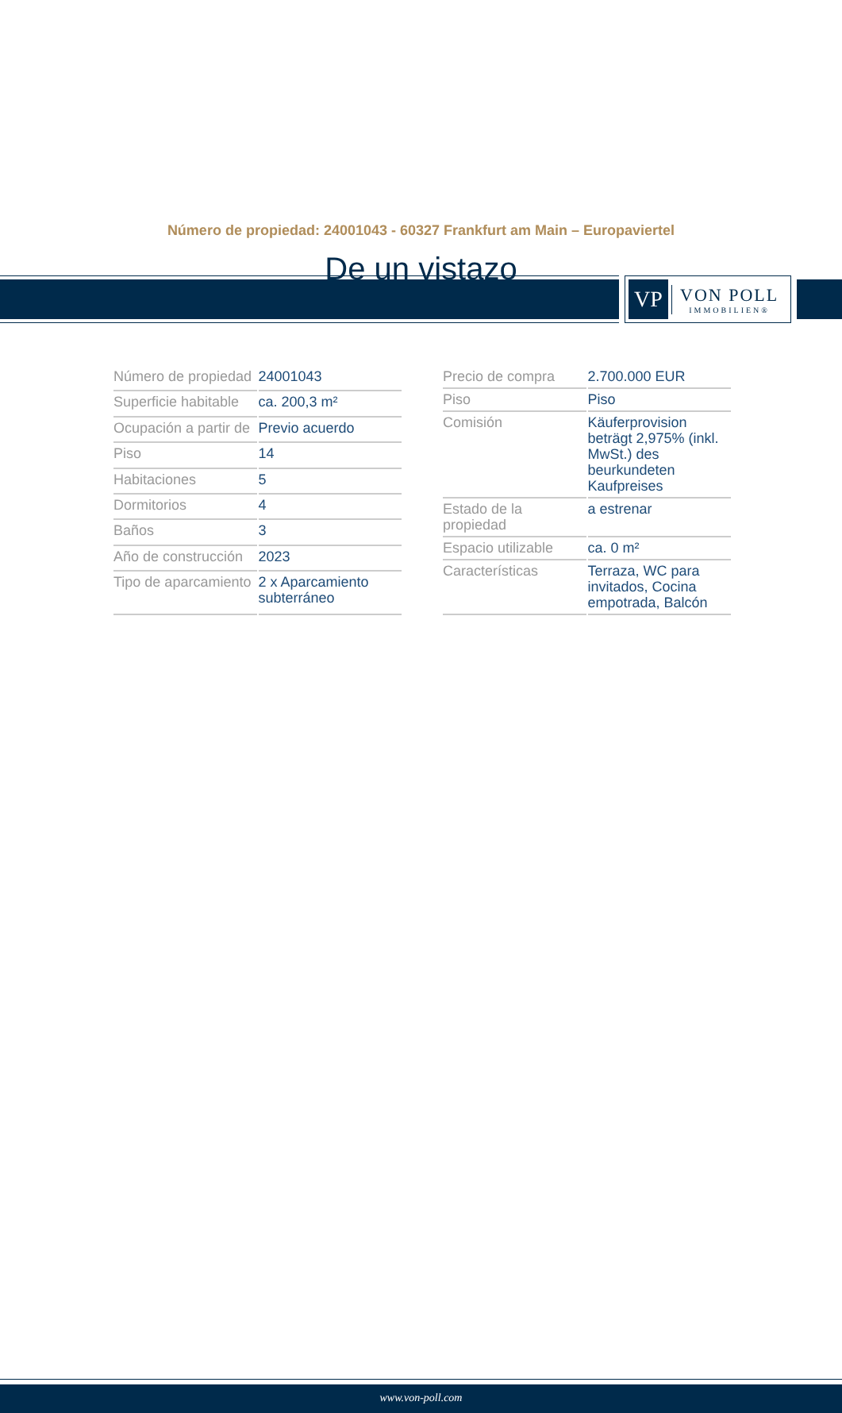VP
VON POLL
IMMOBILIEN®
Número de propiedad: 24001043 - 60327 Frankfurt am Main – Europaviertel
De un vistazo
| Número de propiedad | 24001043 |
| Superficie habitable | ca. 200,3 m² |
| Ocupación a partir de | Previo acuerdo |
| Piso | 14 |
| Habitaciones | 5 |
| Dormitorios | 4 |
| Baños | 3 |
| Año de construcción | 2023 |
| Tipo de aparcamiento | 2 x Aparcamiento subterráneo |
| Precio de compra | 2.700.000 EUR |
| Piso | Piso |
| Comisión | Käuferprovision beträgt 2,975% (inkl. MwSt.) des beurkundeten Kaufpreises |
| Estado de la propiedad | a estrenar |
| Espacio utilizable | ca. 0 m² |
| Características | Terraza, WC para invitados, Cocina empotrada, Balcón |
www.von-poll.com